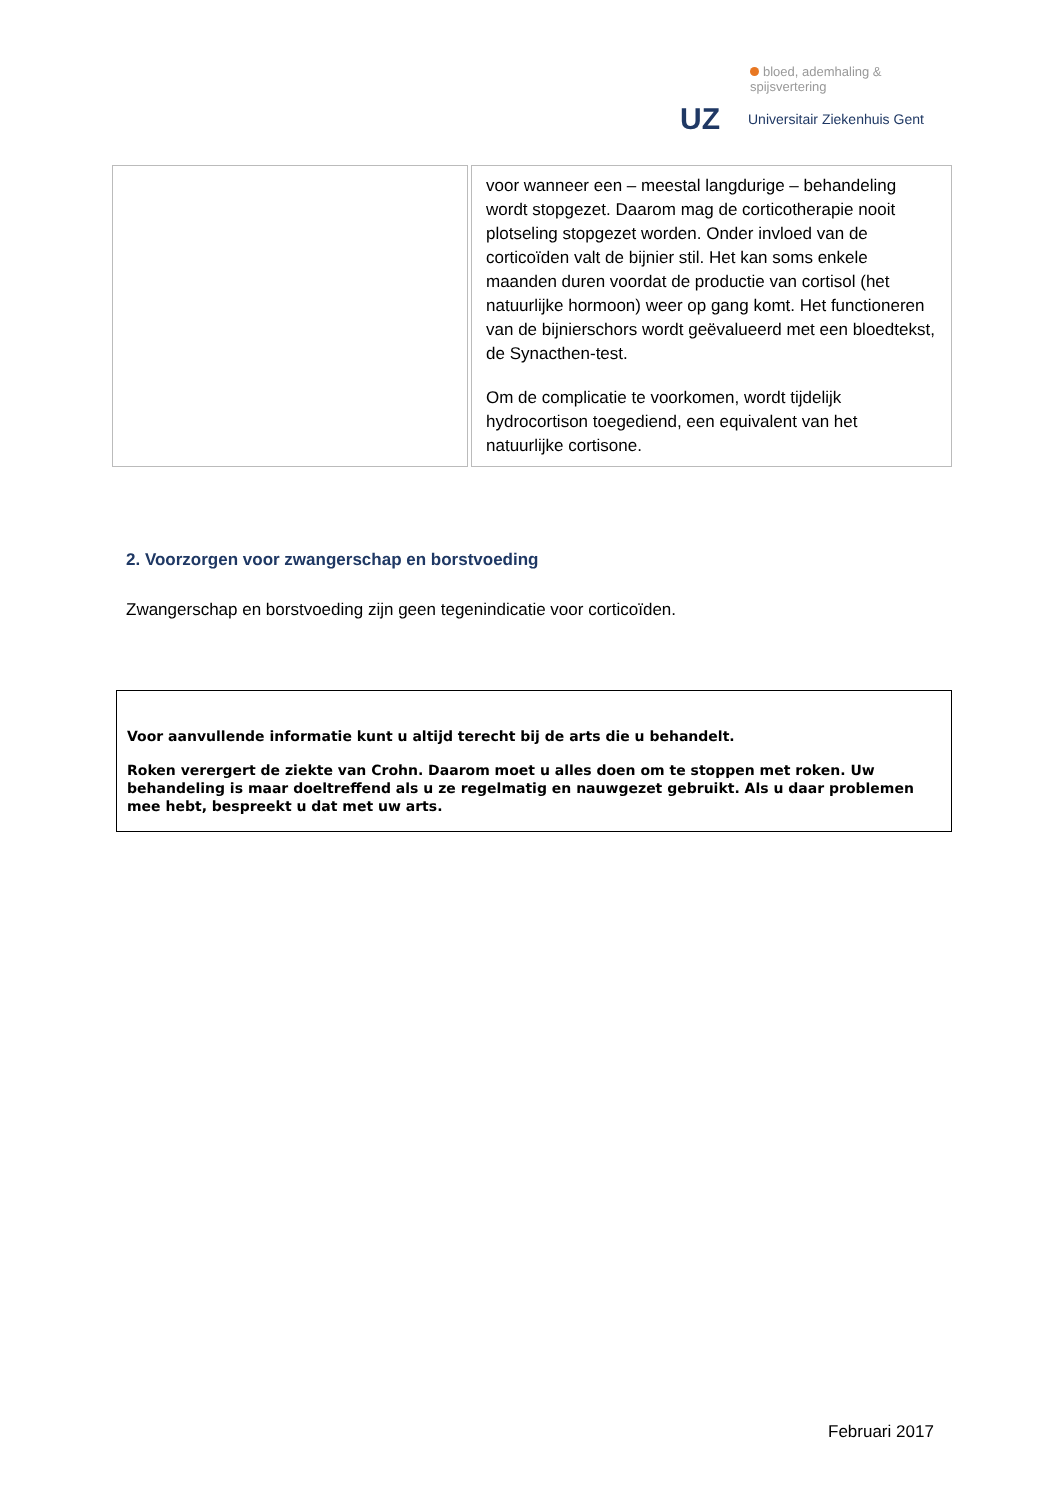bloed, ademhaling & spijsvertering
UZ
Universitair Ziekenhuis Gent
| | voor wanneer een – meestal langdurige – behandeling wordt stopgezet. Daarom mag de corticotherapie nooit plotseling stopgezet worden. Onder invloed van de corticoïden valt de bijnier stil. Het kan soms enkele maanden duren voordat de productie van cortisol (het natuurlijke hormoon) weer op gang komt. Het functioneren van de bijnierschors wordt geëvalueerd met een bloedtekst, de Synacthen-test. Om de complicatie te voorkomen, wordt tijdelijk hydrocortison toegediend, een equivalent van het natuurlijke cortisone. |
2. Voorzorgen voor zwangerschap en borstvoeding
Zwangerschap en borstvoeding zijn geen tegenindicatie voor corticoïden.
Voor aanvullende informatie kunt u altijd terecht bij de arts die u behandelt.
Roken verergert de ziekte van Crohn. Daarom moet u alles doen om te stoppen met roken. Uw behandeling is maar doeltreffend als u ze regelmatig en nauwgezet gebruikt. Als u daar problemen mee hebt, bespreekt u dat met uw arts.
Februari 2017